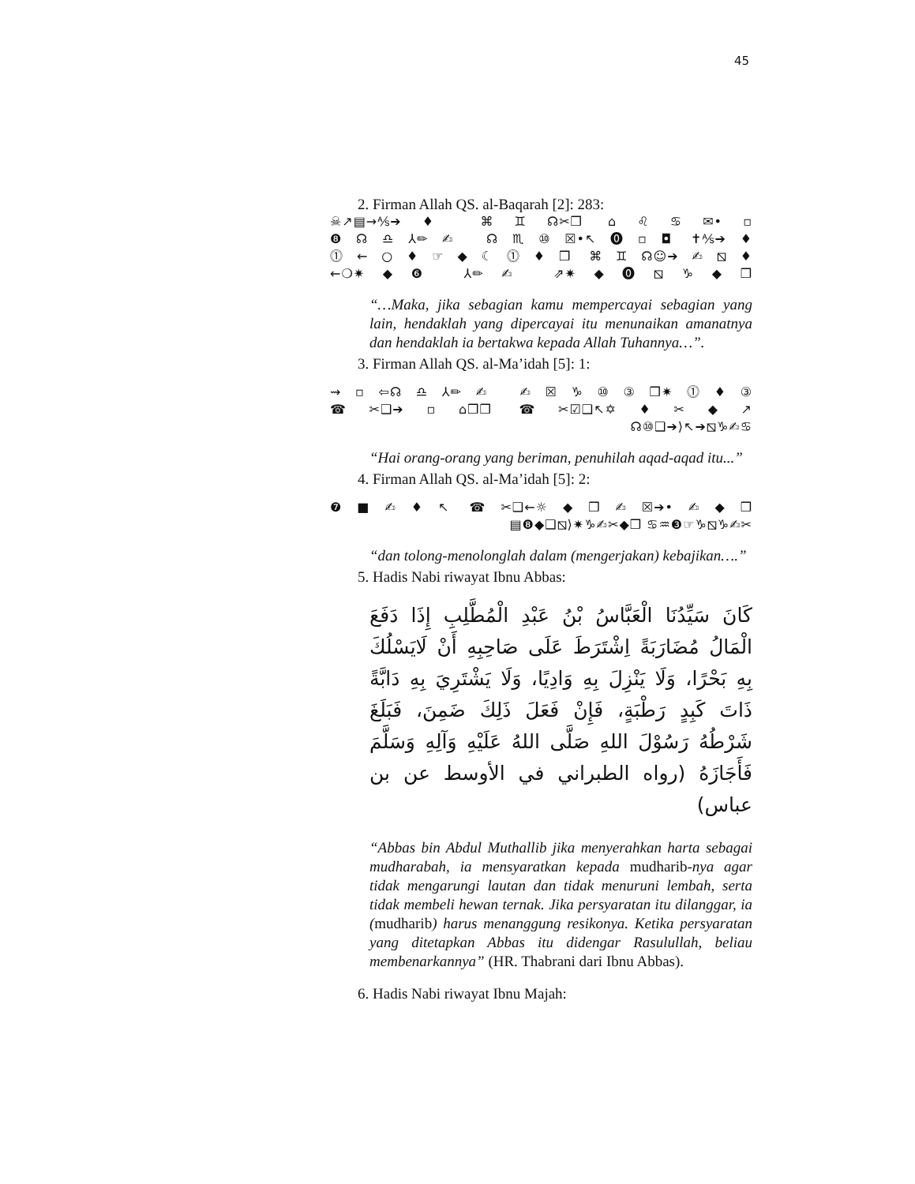45
2. Firman Allah QS. al-Baqarah [2]: 283:
☠↗▤→⅍➔♦ ⌘♊☊✂❒ ⌂♌♋✉•▫
❽☊♎⅄✏✍ ☊♏⑩☒•↖⓿▫◘ ✝⅍➔♦
⓵←○♦☞◆☾⓵♦❒ ⌘♊☊☺➔✍⧅♦
←❍✷◆❻ ⅄✏✍ ⇗✷◆⓿⧅♑◆❒
“…Maka, jika sebagian kamu mempercayai sebagian yang lain, hendaklah yang dipercayai itu menunaikan amanatnya dan hendaklah ia bertakwa kepada Allah Tuhannya…”.
3. Firman Allah QS. al-Ma’idah [5]: 1:
⇝▫⇦☊♎⅄✏✍ ✍☒♑⑩③❒✷⓵♦③
☎✂❑➔▫⌂❒❒ ☎✂☑❑↖✡♦✂◆↗
☊⑩❑➔⟩↖➔⧅♑✍♋
“Hai orang-orang yang beriman, penuhilah aqad-aqad itu...”
4. Firman Allah QS. al-Ma’idah [5]: 2:
❼■✍♦↖ ☎✂❑←☼◆❒✍☒➔•✍◆❒
▤❽◆❑⧅⟩✷♑✍✂◆❒ ♋♒❸☞♑⧅♑✍✂
“dan tolong-menolonglah dalam (mengerjakan) kebajikan….”
5. Hadis Nabi riwayat Ibnu Abbas:
كَانَ سَيِّدُنَا الْعَبَّاسُ بْنُ عَبْدِ الْمُطَّلِبِ إِذَا دَفَعَ الْمَالُ مُضَارَبَةً اِشْتَرَطَ عَلَى صَاحِبِهِ أَنْ لَايَسْلُكَ بِهِ بَحْرًا، وَلَا يَنْزِلَ بِهِ وَادِيًا، وَلَا يَشْتَرِيَ بِهِ دَابَّةً ذَاتَ كَبِدٍ رَطْبَةٍ، فَإِنْ فَعَلَ ذَلِكَ ضَمِنَ، فَبَلَغَ شَرْطُهُ رَسُوْلَ اللهِ صَلَّى اللهُ عَلَيْهِ وَآلِهِ وَسَلَّمَ فَأَجَازَهُ (رواه الطبراني في الأوسط عن بن عباس)
“Abbas bin Abdul Muthallib jika menyerahkan harta sebagai mudharabah, ia mensyaratkan kepada mudharib-nya agar tidak mengarungi lautan dan tidak menuruni lembah, serta tidak membeli hewan ternak. Jika persyaratan itu dilanggar, ia (mudharib) harus menanggung resikonya. Ketika persyaratan yang ditetapkan Abbas itu didengar Rasulullah, beliau membenarkannya” (HR. Thabrani dari Ibnu Abbas).
6. Hadis Nabi riwayat Ibnu Majah: